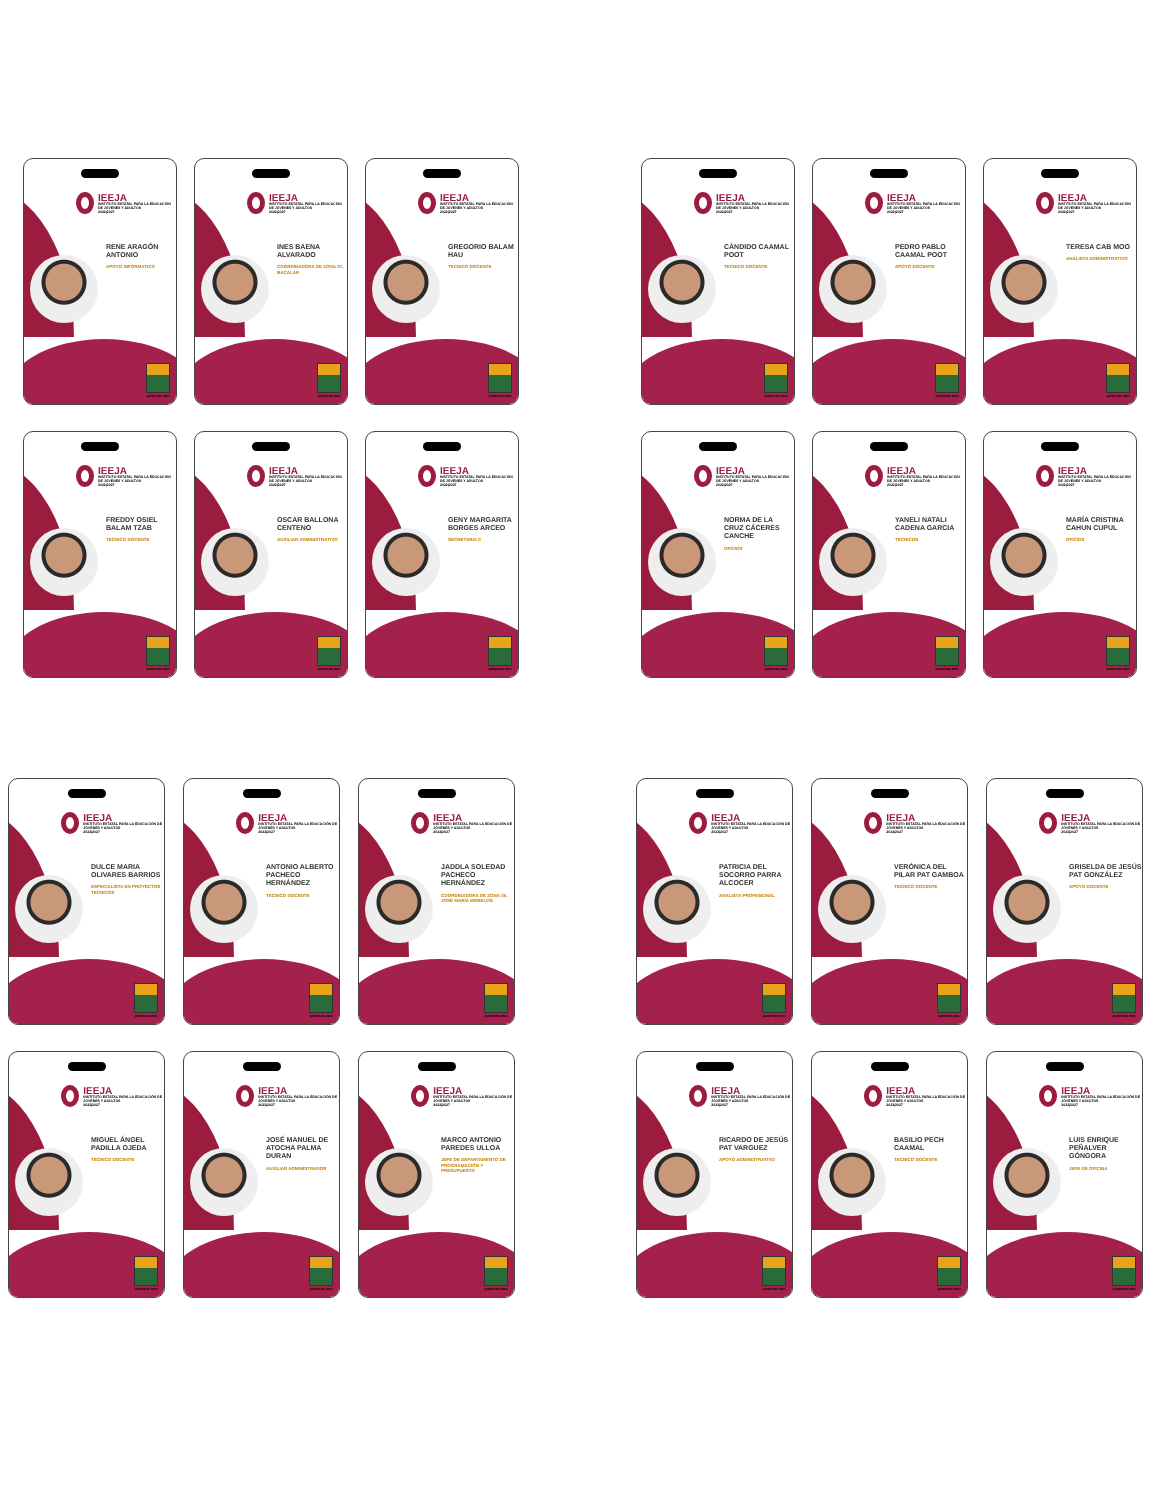IEEJA
INSTITUTO ESTATAL PARA LA EDUCACIÓN DE JÓVENES Y ADULTOS
2022|2027
RENE ARAGÓN ANTONIO
APOYO INFORMATICO
QUINTANA ROO
IEEJA
INSTITUTO ESTATAL PARA LA EDUCACIÓN DE JÓVENES Y ADULTOS
2022|2027
INES BAENA ALVARADO
COORDINADORA DE ZONA 07, BACALAR
QUINTANA ROO
IEEJA
INSTITUTO ESTATAL PARA LA EDUCACIÓN DE JÓVENES Y ADULTOS
2022|2027
GREGORIO BALAM HAU
TECNICO DOCENTE
QUINTANA ROO
IEEJA
INSTITUTO ESTATAL PARA LA EDUCACIÓN DE JÓVENES Y ADULTOS
2022|2027
FREDDY OSIEL BALAM TZAB
TECNICO DOCENTE
QUINTANA ROO
IEEJA
INSTITUTO ESTATAL PARA LA EDUCACIÓN DE JÓVENES Y ADULTOS
2022|2027
OSCAR BALLONA CENTENO
AUXILIAR ADMINISTRATIVO
QUINTANA ROO
IEEJA
INSTITUTO ESTATAL PARA LA EDUCACIÓN DE JÓVENES Y ADULTOS
2022|2027
GENY MARGARITA BORGES ARCEO
SECRETARIA C
QUINTANA ROO
IEEJA
INSTITUTO ESTATAL PARA LA EDUCACIÓN DE JÓVENES Y ADULTOS
2022|2027
CÁNDIDO CAAMAL POOT
TECNICO DOCENTE
QUINTANA ROO
IEEJA
INSTITUTO ESTATAL PARA LA EDUCACIÓN DE JÓVENES Y ADULTOS
2022|2027
PEDRO PABLO CAAMAL POOT
APOYO DOCENTE
QUINTANA ROO
IEEJA
INSTITUTO ESTATAL PARA LA EDUCACIÓN DE JÓVENES Y ADULTOS
2022|2027
TERESA CAB MOO
ANALISTA ADMINISTRATIVO
QUINTANA ROO
IEEJA
INSTITUTO ESTATAL PARA LA EDUCACIÓN DE JÓVENES Y ADULTOS
2022|2027
NORMA DE LA CRUZ CÁCERES CANCHE
OFICIOS
QUINTANA ROO
IEEJA
INSTITUTO ESTATAL PARA LA EDUCACIÓN DE JÓVENES Y ADULTOS
2022|2027
YANELI NATALI CADENA GARCIA
TECNICOS
QUINTANA ROO
IEEJA
INSTITUTO ESTATAL PARA LA EDUCACIÓN DE JÓVENES Y ADULTOS
2022|2027
MARÍA CRISTINA CAHUN CUPUL
OFICIOS
QUINTANA ROO
IEEJA
INSTITUTO ESTATAL PARA LA EDUCACIÓN DE JÓVENES Y ADULTOS
2022|2027
DULCE MARIA OLIVARES BARRIOS
ESPECIALISTA EN PROYECTOS TECNICOS
QUINTANA ROO
IEEJA
INSTITUTO ESTATAL PARA LA EDUCACIÓN DE JÓVENES Y ADULTOS
2022|2027
ANTONIO ALBERTO PACHECO HERNÁNDEZ
TECNICO DOCENTE
QUINTANA ROO
IEEJA
INSTITUTO ESTATAL PARA LA EDUCACIÓN DE JÓVENES Y ADULTOS
2022|2027
JADDLA SOLEDAD PACHECO HERNÁNDEZ
COORDINADORA DE ZONA 05, JOSÉ MARÍA MORELOS
QUINTANA ROO
IEEJA
INSTITUTO ESTATAL PARA LA EDUCACIÓN DE JÓVENES Y ADULTOS
2022|2027
MIGUEL ÁNGEL PADILLA OJEDA
TECNICO DOCENTE
QUINTANA ROO
IEEJA
INSTITUTO ESTATAL PARA LA EDUCACIÓN DE JÓVENES Y ADULTOS
2022|2027
JOSÉ MANUEL DE ATOCHA PALMA DURAN
AUXILIAR ADMINISTRADOR
QUINTANA ROO
IEEJA
INSTITUTO ESTATAL PARA LA EDUCACIÓN DE JÓVENES Y ADULTOS
2022|2027
MARCO ANTONIO PAREDES ULLOA
JEFE DE DEPARTAMENTO DE PROGRAMACIÓN Y PRESUPUESTO
QUINTANA ROO
IEEJA
INSTITUTO ESTATAL PARA LA EDUCACIÓN DE JÓVENES Y ADULTOS
2022|2027
PATRICIA DEL SOCORRO PARRA ALCOCER
ANALISTA PROFESIONAL
QUINTANA ROO
IEEJA
INSTITUTO ESTATAL PARA LA EDUCACIÓN DE JÓVENES Y ADULTOS
2022|2027
VERÓNICA DEL PILAR PAT GAMBOA
TECNICO DOCENTE
QUINTANA ROO
IEEJA
INSTITUTO ESTATAL PARA LA EDUCACIÓN DE JÓVENES Y ADULTOS
2022|2027
GRISELDA DE JESÚS PAT GONZÁLEZ
APOYO DOCENTE
QUINTANA ROO
IEEJA
INSTITUTO ESTATAL PARA LA EDUCACIÓN DE JÓVENES Y ADULTOS
2022|2027
RICARDO DE JESÚS PAT VARGUEZ
APOYO ADMINISTRATIVO
QUINTANA ROO
IEEJA
INSTITUTO ESTATAL PARA LA EDUCACIÓN DE JÓVENES Y ADULTOS
2022|2027
BASILIO PECH CAAMAL
TECNICO DOCENTE
QUINTANA ROO
IEEJA
INSTITUTO ESTATAL PARA LA EDUCACIÓN DE JÓVENES Y ADULTOS
2022|2027
LUIS ENRIQUE PEÑALVER GÓNGORA
JEFE DE OFICINA
QUINTANA ROO